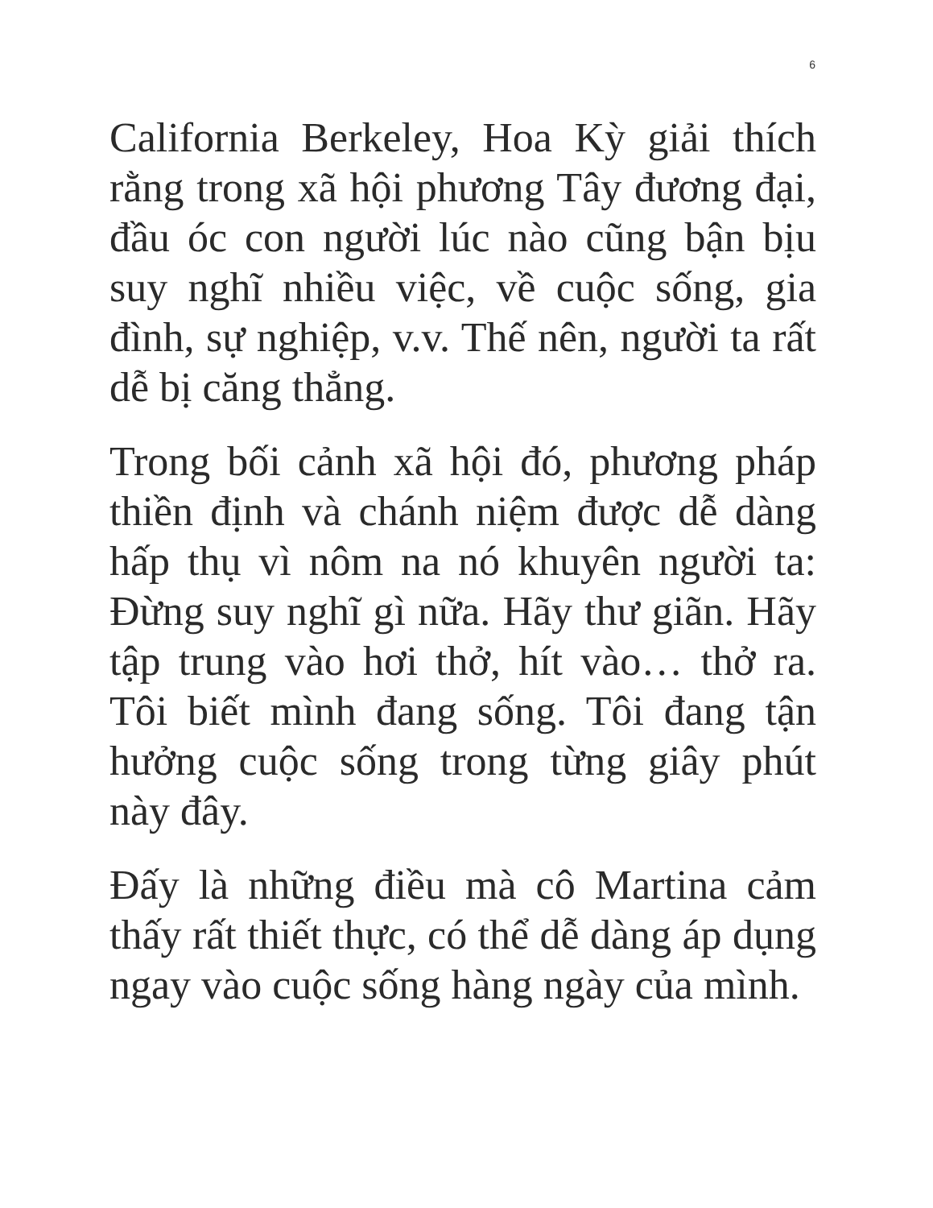6
California Berkeley, Hoa Kỳ giải thích rằng trong xã hội phương Tây đương đại, đầu óc con người lúc nào cũng bận bịu suy nghĩ nhiều việc, về cuộc sống, gia đình, sự nghiệp, v.v. Thế nên, người ta rất dễ bị căng thẳng.
Trong bối cảnh xã hội đó, phương pháp thiền định và chánh niệm được dễ dàng hấp thụ vì nôm na nó khuyên người ta: Đừng suy nghĩ gì nữa. Hãy thư giãn. Hãy tập trung vào hơi thở, hít vào… thở ra. Tôi biết mình đang sống. Tôi đang tận hưởng cuộc sống trong từng giây phút này đây.
Đấy là những điều mà cô Martina cảm thấy rất thiết thực, có thể dễ dàng áp dụng ngay vào cuộc sống hàng ngày của mình.